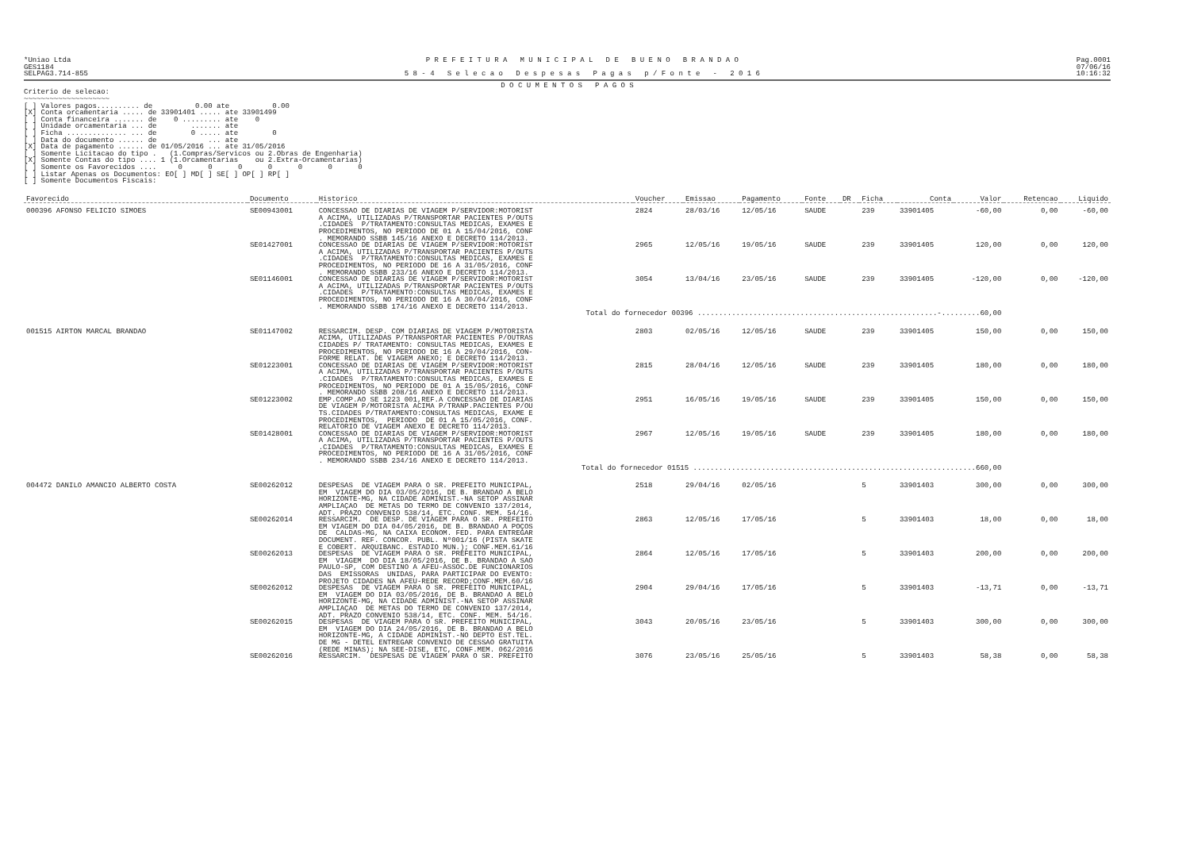*Uniao Ltda
GES1184
SELPAG3.714-855
P R E F E I T U R A   M U N I C I P A L   D E   B U E N O   B R A N D A O

5 8 - 4   S e l e c a o   D e s p e s a s   P a g a s   p / F o n t e   -   2 0 1 6
Pag.0001
07/06/16
10:16:32
D O C U M E N T O S   P A G O S
Criterio de selecao:
~~~~~~~~~~~~~~~~~~~~
[ ] Valores pagos.......... de          0.00 ate          0.00
[X] Conta orcamentaria ..... de 33901401 ..... ate 33901499
[ ] Conta financeira ....... de    0 ......... ate    0
[ ] Unidade orcamentaria ... de        ....... ate
[ ] Ficha .............. ... de        0 ..... ate        0
[ ] Data do documento ...... de            ... ate
[X] Data de pagamento ...... de 01/05/2016 ... ate 31/05/2016
[ ] Somente Licitacao do tipo .   (1.Compras/Servicos ou 2.Obras de Engenharia)
[X] Somente Contas do tipo .... 1 (1.Orcamentarias    ou 2.Extra-Orcamentarias)
[ ] Somente os Favorecidos ....     0      0      0      0      0      0      0
[ ] Listar Apenas os Documentos: EO[ ] MD[ ] SE[ ] OP[ ] RP[ ]
[ ] Somente Documentos Fiscais:
| Favorecido | Documento | Historico | Voucher | Emissao | Pagamento | Fonte | DR | Ficha | Conta | Valor | Retencao | Liquido |
| --- | --- | --- | --- | --- | --- | --- | --- | --- | --- | --- | --- | --- |
| 000396 AFONSO FELICIO SIMOES | SE00943001 | CONCESSAO DE DIARIAS DE VIAGEM P/SERVIDOR:MOTORIST A ACIMA, UTILIZADAS P/TRANSPORTAR PACIENTES P/OUTS .CIDADES P/TRATAMENTO:CONSULTAS MEDICAS, EXAMES E PROCEDIMENTOS, NO PERIODO DE 01 A 15/04/2016, CONF . MEMORANDO SSBB 145/16 ANEXO E DECRETO 114/2013. | 2824 | 28/03/16 | 12/05/16 | SAUDE | | 239 | 33901405 | -60,00 | 0,00 | -60,00 |
| | SE01427001 | CONCESSAO DE DIARIAS DE VIAGEM P/SERVIDOR:MOTORIST A ACIMA, UTILIZADAS P/TRANSPORTAR PACIENTES P/OUTS .CIDADES P/TRATAMENTO:CONSULTAS MEDICAS, EXAMES E PROCEDIMENTOS, NO PERIODO DE 16 A 31/05/2016, CONF . MEMORANDO SSBB 233/16 ANEXO E DECRETO 114/2013. | 2965 | 12/05/16 | 19/05/16 | SAUDE | | 239 | 33901405 | 120,00 | 0,00 | 120,00 |
| | SE01146001 | CONCESSAO DE DIARIAS DE VIAGEM P/SERVIDOR:MOTORIST A ACIMA, UTILIZADAS P/TRANSPORTAR PACIENTES P/OUTS .CIDADES P/TRATAMENTO:CONSULTAS MEDICAS, EXAMES E PROCEDIMENTOS, NO PERIODO DE 16 A 30/04/2016, CONF . MEMORANDO SSBB 174/16 ANEXO E DECRETO 114/2013. | 3054 | 13/04/16 | 23/05/16 | SAUDE | | 239 | 33901405 | -120,00 | 0,00 | -120,00 |
| Total do fornecedor 00396 ........................................................-.........60,00 | | | | | | | | | | | | |
| 001515 AIRTON MARCAL BRANDAO | SE01147002 | RESSARCIM. DESP. COM DIARIAS DE VIAGEM P/MOTORISTA ACIMA, UTILIZADAS P/TRANSPORTAR PACIENTES P/OUTRAS CIDADES P/ TRATAMENTO: CONSULTAS MEDICAS, EXAMES E PROCEDIMENTOS, NO PERIODO DE 16 A 29/04/2016, CON- FORME RELAT. DE VIAGEM ANEXO; E DECRETO 114/2013. | 2803 | 02/05/16 | 12/05/16 | SAUDE | | 239 | 33901405 | 150,00 | 0,00 | 150,00 |
| | SE01223001 | CONCESSAO DE DIARIAS DE VIAGEM P/SERVIDOR:MOTORIST A ACIMA, UTILIZADAS P/TRANSPORTAR PACIENTES P/OUTS .CIDADES P/TRATAMENTO:CONSULTAS MEDICAS, EXAMES E PROCEDIMENTOS, NO PERIODO DE 01 A 15/05/2016, CONF . MEMORANDO SSBB 208/16 ANEXO E DECRETO 114/2013. | 2815 | 28/04/16 | 12/05/16 | SAUDE | | 239 | 33901405 | 180,00 | 0,00 | 180,00 |
| | SE01223002 | EMP.COMP.AO SE 1223 001,REF.A CONCESSAO DE DIARIAS DE VIAGEM P/MOTORISTA ACIMA P/TRANP.PACIENTES P/OU TS.CIDADES P/TRATAMENTO:CONSULTAS MEDICAS, EXAME E PROCEDIMENTOS, PERIODO DE 01 A 15/05/2016, CONF. RELATORIO DE VIAGEM ANEXO E DECRETO 114/2013. | 2951 | 16/05/16 | 19/05/16 | SAUDE | | 239 | 33901405 | 150,00 | 0,00 | 150,00 |
| | SE01428001 | CONCESSAO DE DIARIAS DE VIAGEM P/SERVIDOR:MOTORIST A ACIMA, UTILIZADAS P/TRANSPORTAR PACIENTES P/OUTS .CIDADES P/TRATAMENTO:CONSULTAS MEDICAS, EXAMES E PROCEDIMENTOS, NO PERIODO DE 16 A 31/05/2016, CONF . MEMORANDO SSBB 234/16 ANEXO E DECRETO 114/2013. | 2967 | 12/05/16 | 19/05/16 | SAUDE | | 239 | 33901405 | 180,00 | 0,00 | 180,00 |
| Total do fornecedor 01515 ..................................................................660,00 | | | | | | | | | | | | |
| 004472 DANILO AMANCIO ALBERTO COSTA | SE00262012 | DESPESAS DE VIAGEM PARA O SR. PREFEITO MUNICIPAL, EM VIAGEM DO DIA 03/05/2016, DE B. BRANDAO A BELO HORIZONTE-MG, NA CIDADE ADMINIST.-NA SETOP ASSINAR AMPLIAÇAO DE METAS DO TERMO DE CONVENIO 137/2014, ADT. PRAZO CONVENIO 538/14, ETC. CONF. MEM. 54/16. | 2518 | 29/04/16 | 02/05/16 | | | 5 | 33901403 | 300,00 | 0,00 | 300,00 |
| | SE00262014 | RESSARCIM. DE DESP. DE VIAGEM PARA O SR. PREFEITO EM VIAGEM DO DIA 04/05/2016, DE B. BRANDAO A POÇOS DE CALDAS-MG, NA CAIXA ECONOM. FED. PARA ENTREGAR DOCUMENT. REF. CONCOR. PUBL. Nº001/16 (PISTA SKATE E COBERT. ARQUIBANC. ESTADIO MUN.); CONF.MEM.61/16 | 2863 | 12/05/16 | 17/05/16 | | | 5 | 33901403 | 18,00 | 0,00 | 18,00 |
| | SE00262013 | DESPESAS DE VIAGEM PARA O SR. PREFEITO MUNICIPAL, EM VIAGEM DO DIA 18/05/2016, DE B. BRANDAO A SAO PAULO-SP, COM DESTINO A AFEU-ASSOC.DE FUNCIONARIOS DAS EMISSORAS UNIDAS, PARA PARTICIPAR DO EVENTO: PROJETO CIDADES NA AFEU-REDE RECORD;CONF.MEM.60/16 | 2864 | 12/05/16 | 17/05/16 | | | 5 | 33901403 | 200,00 | 0,00 | 200,00 |
| | SE00262012 | DESPESAS DE VIAGEM PARA O SR. PREFEITO MUNICIPAL, EM VIAGEM DO DIA 03/05/2016, DE B. BRANDAO A BELO HORIZONTE-MG, NA CIDADE ADMINIST.-NA SETOP ASSINAR AMPLIAÇAO DE METAS DO TERMO DE CONVENIO 137/2014, ADT. PRAZO CONVENIO 538/14, ETC. CONF. MEM. 54/16. | 2904 | 29/04/16 | 17/05/16 | | | 5 | 33901403 | -13,71 | 0,00 | -13,71 |
| | SE00262015 | DESPESAS DE VIAGEM PARA O SR. PREFEITO MUNICIPAL, EM VIAGEM DO DIA 24/05/2016, DE B. BRANDAO A BELO HORIZONTE-MG, A CIDADE ADMINIST.-NO DEPTO EST.TEL. DE MG - DETEL ENTREGAR CONVENIO DE CESSAO GRATUITA (REDE MINAS); NA SEE-DISE, ETC, CONF.MEM. 062/2016 | 3043 | 20/05/16 | 23/05/16 | | | 5 | 33901403 | 300,00 | 0,00 | 300,00 |
| | SE00262016 | RESSARCIM. DESPESAS DE VIAGEM PARA O SR. PREFEITO | 3076 | 23/05/16 | 25/05/16 | | | 5 | 33901403 | 58,38 | 0,00 | 58,38 |